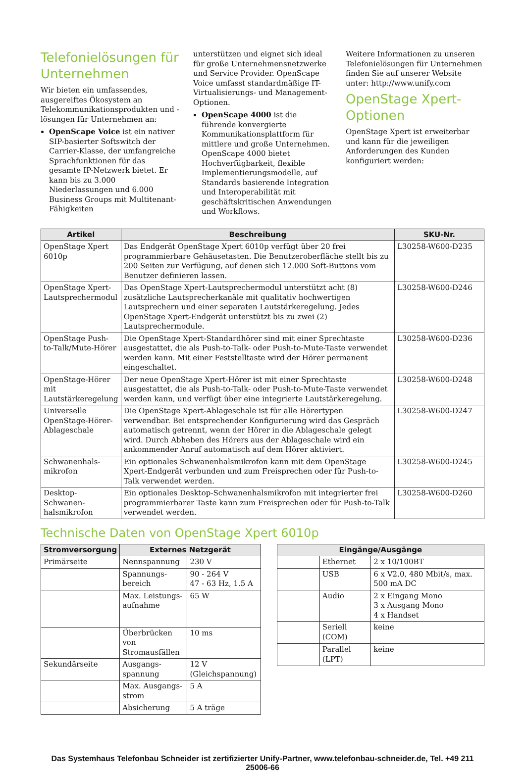Telefonielösungen für Unternehmen
Wir bieten ein umfassendes, ausgereiftes Ökosystem an Telekommunikationsprodukten und -lösungen für Unternehmen an:
OpenScape Voice ist ein nativer SIP-basierter Softswitch der Carrier-Klasse, der umfangreiche Sprachfunktionen für das gesamte IP-Netzwerk bietet. Er kann bis zu 3.000 Niederlassungen und 6.000 Business Groups mit Multitenant-Fähigkeiten
unterstützen und eignet sich ideal für große Unternehmensnetzwerke und Service Provider. OpenScape Voice umfasst standardmäßige IT-Virtualisierungs- und Management-Optionen.
OpenScape 4000 ist die führende konvergierte Kommunikationsplattform für mittlere und große Unternehmen. OpenScape 4000 bietet Hochverfügbarkeit, flexible Implementierungsmodelle, auf Standards basierende Integration und Interoperabilität mit geschäftskritischen Anwendungen und Workflows.
Weitere Informationen zu unseren Telefonielösungen für Unternehmen finden Sie auf unserer Website unter: http://www.unify.com
OpenStage Xpert-Optionen
OpenStage Xpert ist erweiterbar und kann für die jeweiligen Anforderungen des Kunden konfiguriert werden:
| Artikel | Beschreibung | SKU-Nr. |
| --- | --- | --- |
| OpenStage Xpert 6010p | Das Endgerät OpenStage Xpert 6010p verfügt über 20 frei programmierbare Gehäusetasten. Die Benutzeroberfläche stellt bis zu 200 Seiten zur Verfügung, auf denen sich 12.000 Soft-Buttons vom Benutzer definieren lassen. | L30258-W600-D235 |
| OpenStage Xpert-Lautsprechermodul | Das OpenStage Xpert-Lautsprechermodul unterstützt acht (8) zusätzliche Lautsprecherkanäle mit qualitativ hochwertigen Lautsprechern und einer separaten Lautstärkeregelung. Jedes OpenStage Xpert-Endgerät unterstützt bis zu zwei (2) Lautsprechermodule. | L30258-W600-D246 |
| OpenStage Push-to-Talk/Mute-Hörer | Die OpenStage Xpert-Standardhörer sind mit einer Sprechtaste ausgestattet, die als Push-to-Talk- oder Push-to-Mute-Taste verwendet werden kann. Mit einer Feststelltaste wird der Hörer permanent eingeschaltet. | L30258-W600-D236 |
| OpenStage-Hörer mit Lautstärkeregelung | Der neue OpenStage Xpert-Hörer ist mit einer Sprechtaste ausgestattet, die als Push-to-Talk- oder Push-to-Mute-Taste verwendet werden kann, und verfügt über eine integrierte Lautstärkeregelung. | L30258-W600-D248 |
| Universelle OpenStage-Hörer-Ablageschale | Die OpenStage Xpert-Ablageschale ist für alle Hörertypen verwendbar. Bei entsprechender Konfigurierung wird das Gespräch automatisch getrennt, wenn der Hörer in die Ablageschale gelegt wird. Durch Abheben des Hörers aus der Ablageschale wird ein ankommender Anruf automatisch auf dem Hörer aktiviert. | L30258-W600-D247 |
| Schwanenhals-mikrofon | Ein optionales Schwanenhalsmikrofon kann mit dem OpenStage Xpert-Endgerät verbunden und zum Freisprechen oder für Push-to-Talk verwendet werden. | L30258-W600-D245 |
| Desktop-Schwanen-halsmikrofon | Ein optionales Desktop-Schwanenhalsmikrofon mit integrierter frei programmierbarer Taste kann zum Freisprechen oder für Push-to-Talk verwendet werden. | L30258-W600-D260 |
Technische Daten von OpenStage Xpert 6010p
| Stromversorgung | Externes Netzgerät | |
| --- | --- | --- |
| Primärseite | Nennspannung | 230 V |
| | Spannungs-bereich | 90 - 264 V 47 - 63 Hz, 1.5 A |
| | Max. Leistungs-aufnahme | 65 W |
| | Überbrücken von Stromausfällen | 10 ms |
| Sekundärseite | Ausgangs-spannung | 12 V (Gleichspannung) |
| | Max. Ausgangs-strom | 5 A |
| | Absicherung | 5 A träge |
| Eingänge/Ausgänge | | |
| --- | --- | --- |
| | Ethernet | 2 x 10/100BT |
| | USB | 6 x V2.0, 480 Mbit/s, max. 500 mA DC |
| | Audio | 2 x Eingang Mono 3 x Ausgang Mono 4 x Handset |
| | Seriell (COM) | keine |
| | Parallel (LPT) | keine |
Das Systemhaus Telefonbau Schneider ist zertifizierter Unify-Partner, www.telefonbau-schneider.de, Tel. +49 211 25006-66